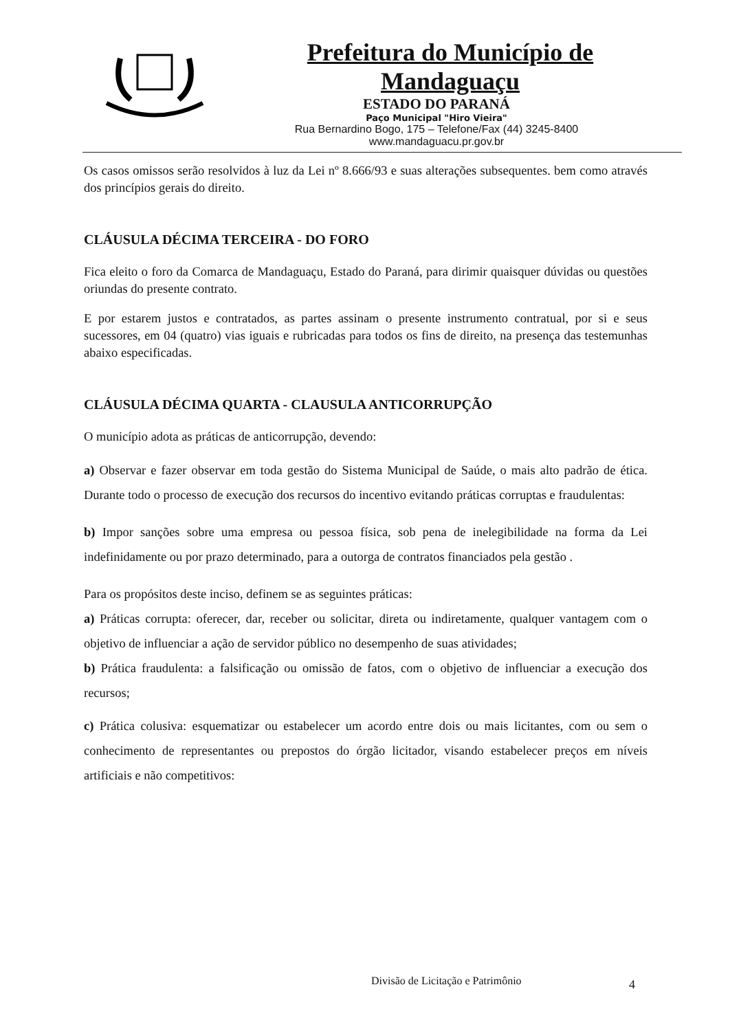Prefeitura do Município de Mandaguaçu
ESTADO DO PARANÁ
Paço Municipal "Hiro Vieira"
Rua Bernardino Bogo, 175 – Telefone/Fax (44) 3245-8400
www.mandaguacu.pr.gov.br
Os casos omissos serão resolvidos à luz da Lei nº 8.666/93 e suas alterações subsequentes. bem como através dos princípios gerais do direito.
CLÁUSULA DÉCIMA TERCEIRA - DO FORO
Fica eleito o foro da Comarca de Mandaguaçu, Estado do Paraná, para dirimir quaisquer dúvidas ou questões oriundas do presente contrato.
E por estarem justos e contratados, as partes assinam o presente instrumento contratual, por si e seus sucessores, em 04 (quatro) vias iguais e rubricadas para todos os fins de direito, na presença das testemunhas abaixo especificadas.
CLÁUSULA DÉCIMA QUARTA - CLAUSULA ANTICORRUPÇÃO
O município adota as práticas de anticorrupção, devendo:
a) Observar e fazer observar em toda gestão do Sistema Municipal de Saúde, o mais alto padrão de ética. Durante todo o processo de execução dos recursos do incentivo evitando práticas corruptas e fraudulentas:
b) Impor sanções sobre uma empresa ou pessoa física, sob pena de inelegibilidade na forma da Lei indefinidamente ou por prazo determinado, para a outorga de contratos financiados pela gestão .
Para os propósitos deste inciso, definem se as seguintes práticas:
a) Práticas corrupta: oferecer, dar, receber ou solicitar, direta ou indiretamente, qualquer vantagem com o objetivo de influenciar a ação de servidor público no desempenho de suas atividades;
b) Prática fraudulenta: a falsificação ou omissão de fatos, com o objetivo de influenciar a execução dos recursos;
c) Prática colusiva: esquematizar ou estabelecer um acordo entre dois ou mais licitantes, com ou sem o conhecimento de representantes ou prepostos do órgão licitador, visando estabelecer preços em níveis artificiais e não competitivos:
​
Divisão de Licitação e Patrimônio
4